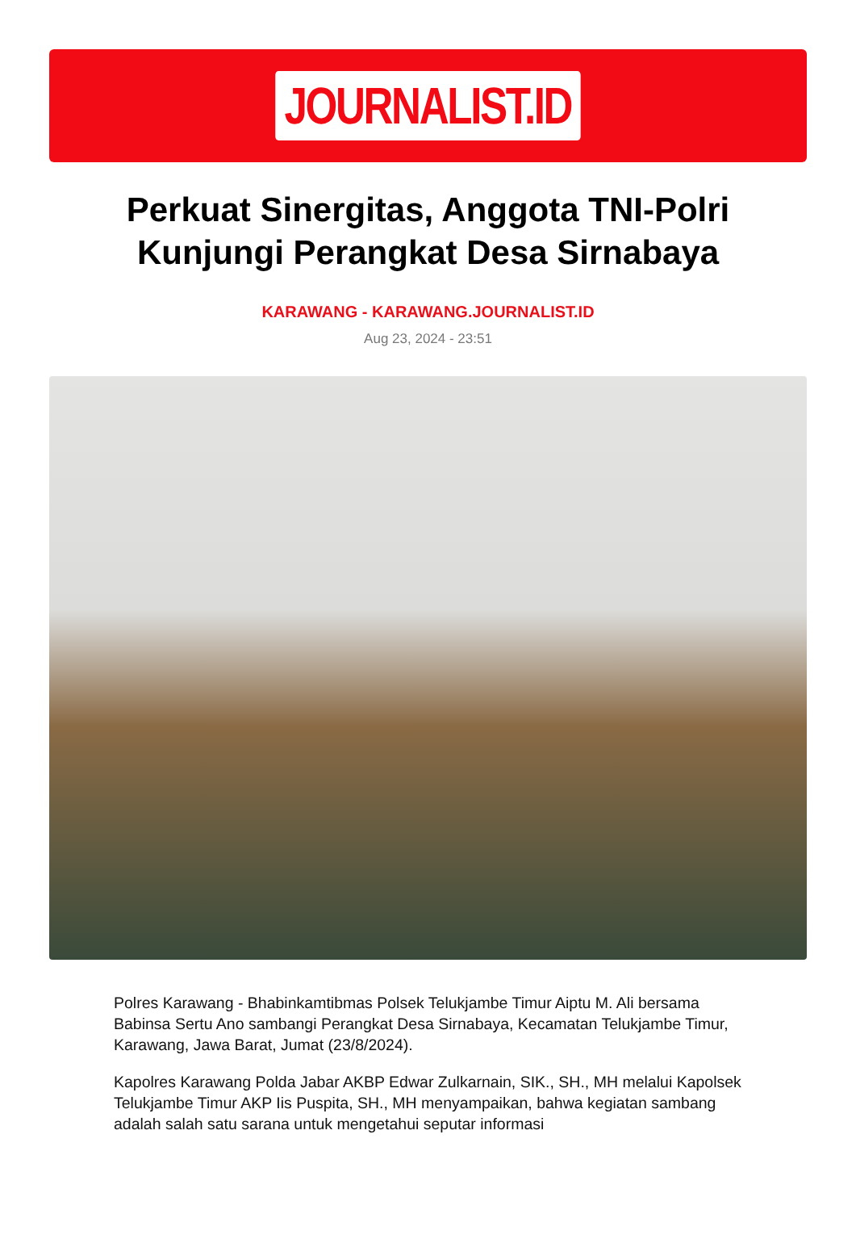JOURNALIST.ID
Perkuat Sinergitas, Anggota TNI-Polri Kunjungi Perangkat Desa Sirnabaya
KARAWANG - KARAWANG.JOURNALIST.ID
Aug 23, 2024 - 23:51
Polres Karawang - Bhabinkamtibmas Polsek Telukjambe Timur Aiptu M. Ali bersama Babinsa Sertu Ano sambangi Perangkat Desa Sirnabaya, Kecamatan Telukjambe Timur, Karawang, Jawa Barat, Jumat (23/8/2024).
Kapolres Karawang Polda Jabar AKBP Edwar Zulkarnain, SIK., SH., MH melalui Kapolsek Telukjambe Timur AKP Iis Puspita, SH., MH menyampaikan, bahwa kegiatan sambang adalah salah satu sarana untuk mengetahui seputar informasi